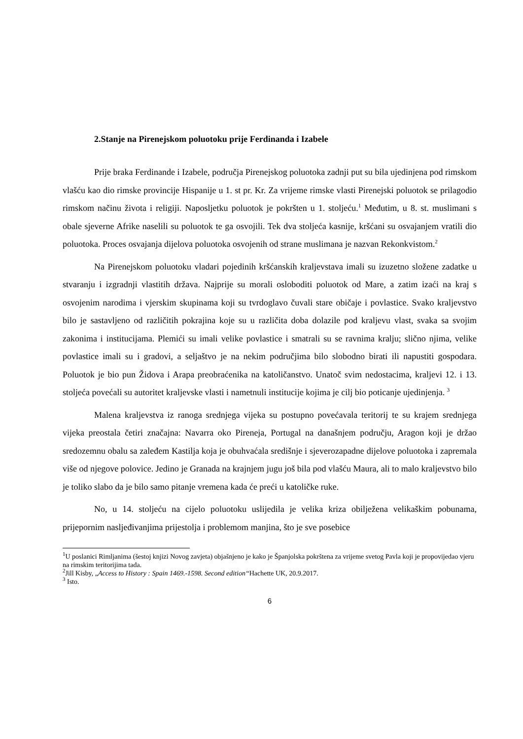2.Stanje na Pirenejskom poluotoku prije Ferdinanda i Izabele
Prije braka Ferdinande i Izabele, područja Pirenejskog poluotoka zadnji put su bila ujedinjena pod rimskom vlašću kao dio rimske provincije Hispanije u 1. st pr. Kr. Za vrijeme rimske vlasti Pirenejski poluotok se prilagodio rimskom načinu života i religiji. Naposljetku poluotok je pokršten u 1. stoljeću.<sup>1</sup> Međutim, u 8. st. muslimani s obale sjeverne Afrike naselili su poluotok te ga osvojili. Tek dva stoljeća kasnije, kršćani su osvajanjem vratili dio poluotoka. Proces osvajanja dijelova poluotoka osvojenih od strane muslimana je nazvan Rekonkvistom.<sup>2</sup>
Na Pirenejskom poluotoku vladari pojedinih kršćanskih kraljevstava imali su izuzetno složene zadatke u stvaranju i izgradnji vlastitih država. Najprije su morali osloboditi poluotok od Mare, a zatim izaći na kraj s osvojenim narodima i vjerskim skupinama koji su tvrdoglavo čuvali stare običaje i povlastice. Svako kraljevstvo bilo je sastavljeno od različitih pokrajina koje su u različita doba dolazile pod kraljevu vlast, svaka sa svojim zakonima i institucijama. Plemići su imali velike povlastice i smatrali su se ravnima kralju; slično njima, velike povlastice imali su i gradovi, a seljaštvo je na nekim područjima bilo slobodno birati ili napustiti gospodara. Poluotok je bio pun Židova i Arapa preobraćenika na katoličanstvo. Unatoč svim nedostacima, kraljevi 12. i 13. stoljeća povećali su autoritet kraljevske vlasti i nametnuli institucije kojima je cilj bio poticanje ujedinjenja. <sup>3</sup>
Malena kraljevstva iz ranoga srednjega vijeka su postupno povećavala teritorij te su krajem srednjega vijeka preostala četiri značajna: Navarra oko Pireneja, Portugal na današnjem području, Aragon koji je držao sredozemnu obalu sa zaleđem Kastilja koja je obuhvaćala središnje i sjeverozapadne dijelove poluotoka i zapremala više od njegove polovice. Jedino je Granada na krajnjem jugu još bila pod vlašću Maura, ali to malo kraljevstvo bilo je toliko slabo da je bilo samo pitanje vremena kada će preći u katoličke ruke.
No, u 14. stoljeću na cijelo poluotoku uslijedila je velika kriza obilježena velikaškim pobunama, prijepornim nasljeđivanjima prijestolja i problemom manjina, što je sve posebice
<sup>1</sup> U poslanici Rimljanima (šestoj knjizi Novog zavjeta) objašnjeno je kako je Španjolska pokrštena za vrijeme svetog Pavla koji je propovijedao vjeru na rimskim teritorijima tada.
<sup>2</sup> Jill Kisby, „Access to History : Spain 1469.-1598. Second edition“Hachette UK, 20.9.2017.
<sup>3</sup> Isto.
6